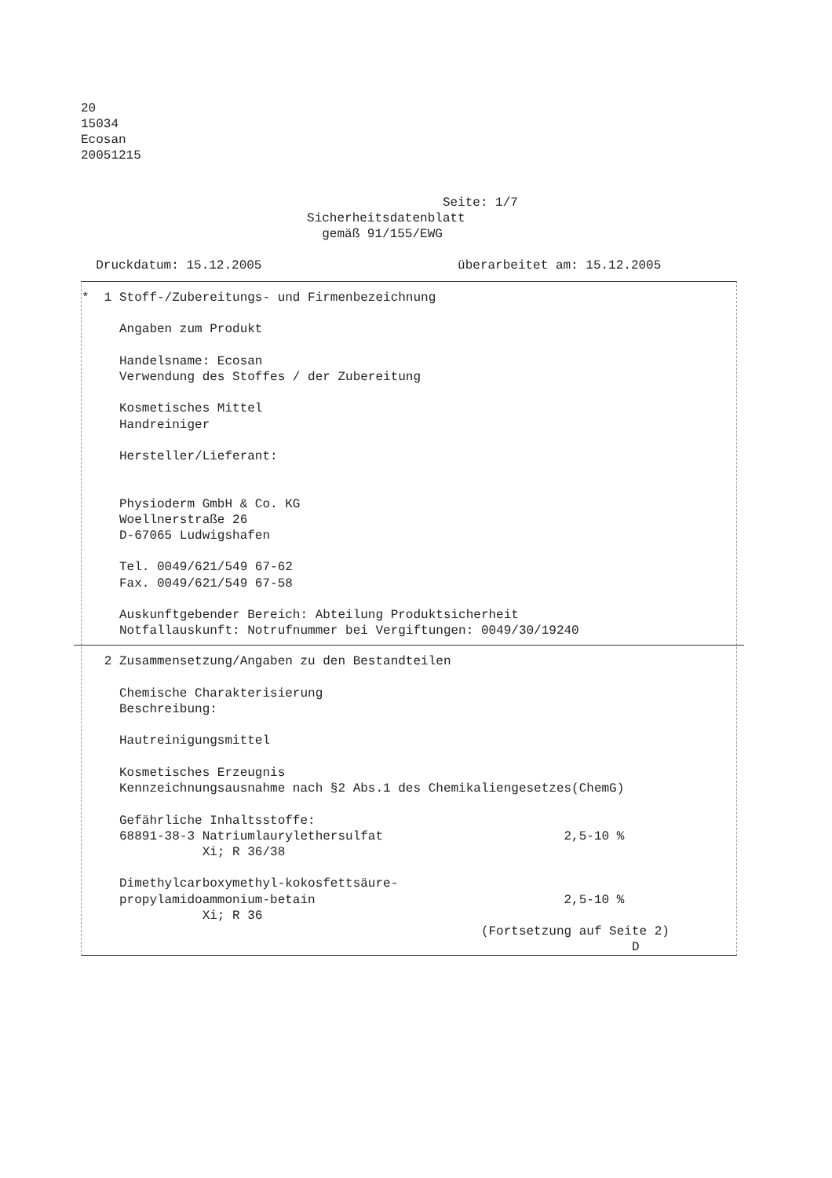20 15034 Ecosan 20051215
Seite: 1/7 Sicherheitsdatenblatt gemäß 91/155/EWG Druckdatum: 15.12.2005 überarbeitet am: 15.12.2005
* 1 Stoff-/Zubereitungs- und Firmenbezeichnung Angaben zum Produkt Handelsname: Ecosan Verwendung des Stoffes / der Zubereitung Kosmetisches Mittel Handreiniger Hersteller/Lieferant: Physioderm GmbH & Co. KG Woellnerstraße 26 D-67065 Ludwigshafen Tel. 0049/621/549 67-62 Fax. 0049/621/549 67-58 Auskunftgebender Bereich: Abteilung Produktsicherheit Notfallauskunft: Notrufnummer bei Vergiftungen: 0049/30/19240
2 Zusammensetzung/Angaben zu den Bestandteilen Chemische Charakterisierung Beschreibung: Hautreinigungsmittel Kosmetisches Erzeugnis Kennzeichnungsausnahme nach §2 Abs.1 des Chemikaliengesetzes(ChemG) Gefährliche Inhaltsstoffe: 68891-38-3 Natriumlaurylethersulfat 2,5-10 % Xi; R 36/38 Dimethylcarboxymethyl-kokosfettsäure- propylamidoammonium-betain 2,5-10 % Xi; R 36 (Fortsetzung auf Seite 2) D